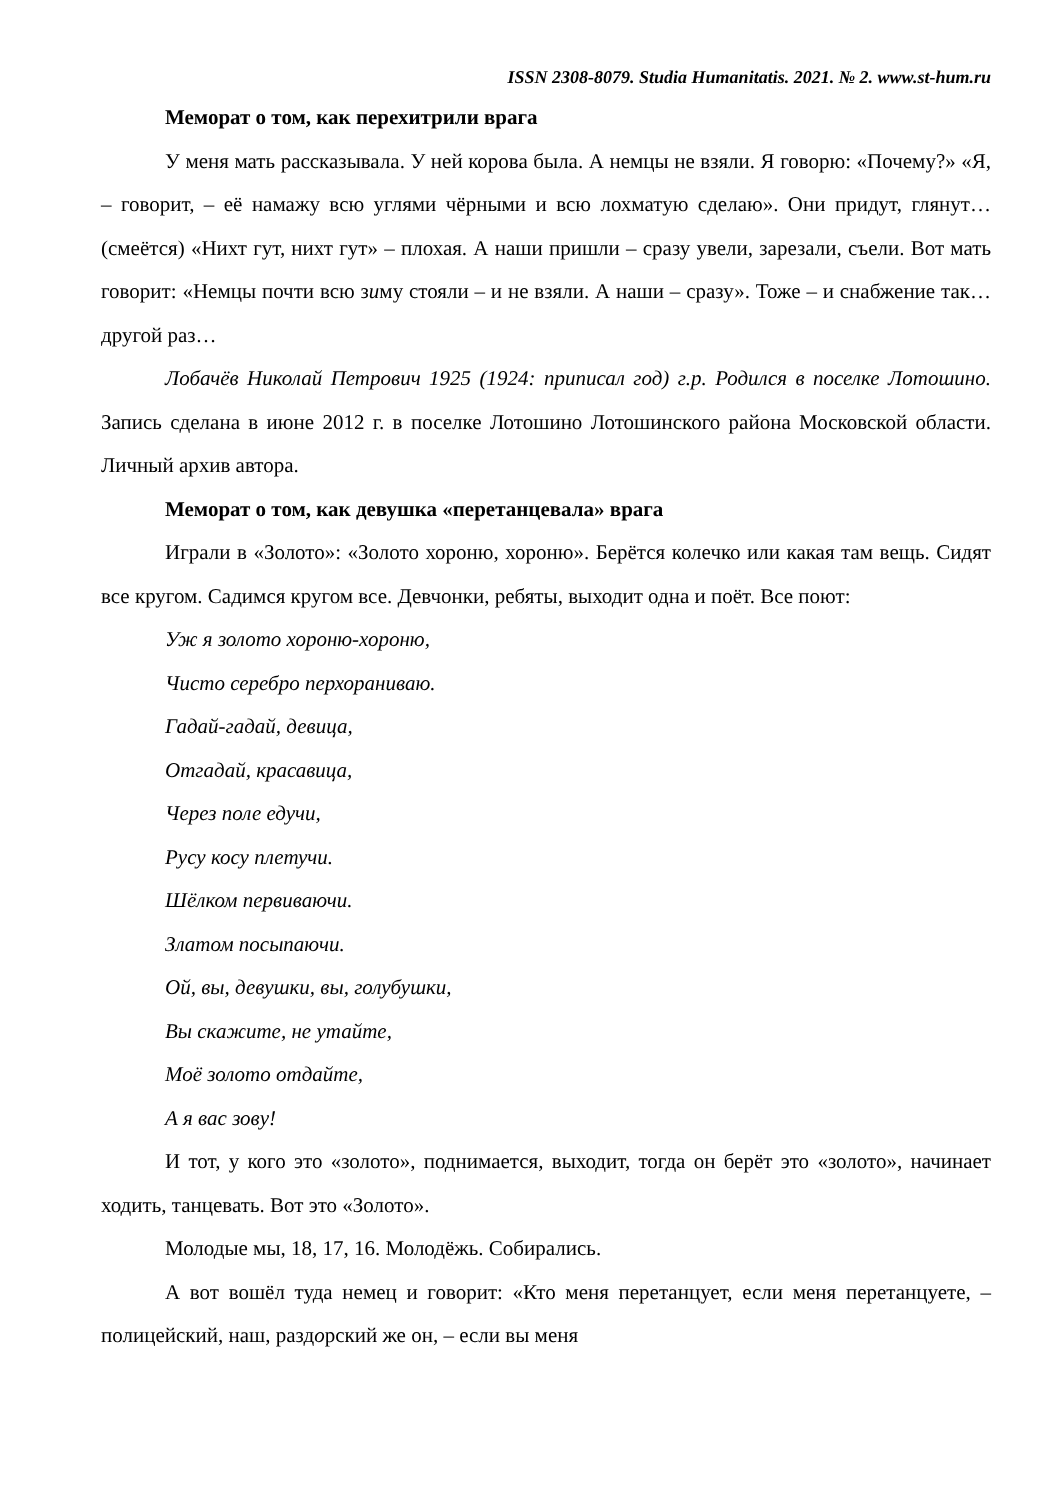ISSN 2308-8079. Studia Humanitatis. 2021. № 2. www.st-hum.ru
Меморат о том, как перехитрили врага
У меня мать рассказывала. У ней корова была. А немцы не взяли. Я говорю: «Почему?» «Я, – говорит, – её намажу всю углями чёрными и всю лохматую сделаю». Они придут, глянут… (смеётся) «Нихт гут, нихт гут» – плохая. А наши пришли – сразу увели, зарезали, съели. Вот мать говорит: «Немцы почти всю зиму стояли – и не взяли. А наши – сразу». Тоже – и снабжение так… другой раз…
Лобачёв Николай Петрович 1925 (1924: приписал год) г.р. Родился в поселке Лотошино. Запись сделана в июне 2012 г. в поселке Лотошино Лотошинского района Московской области. Личный архив автора.
Меморат о том, как девушка «перетанцевала» врага
Играли в «Золото»: «Золото хороню, хороню». Берётся колечко или какая там вещь. Сидят все кругом. Садимся кругом все. Девчонки, ребяты, выходит одна и поёт. Все поют:
Уж я золото хороню-хороню,
Чисто серебро перхораниваю.
Гадай-гадай, девица,
Отгадай, красавица,
Через поле едучи,
Русу косу плетучи.
Шёлком первиваючи.
Златом посыпаючи.
Ой, вы, девушки, вы, голубушки,
Вы скажите, не утайте,
Моё золото отдайте,
А я вас зову!
И тот, у кого это «золото», поднимается, выходит, тогда он берёт это «золото», начинает ходить, танцевать. Вот это «Золото».
Молодые мы, 18, 17, 16. Молодёжь. Собирались.
А вот вошёл туда немец и говорит: «Кто меня перетанцует, если меня перетанцуете, – полицейский, наш, раздорский же он, – если вы меня